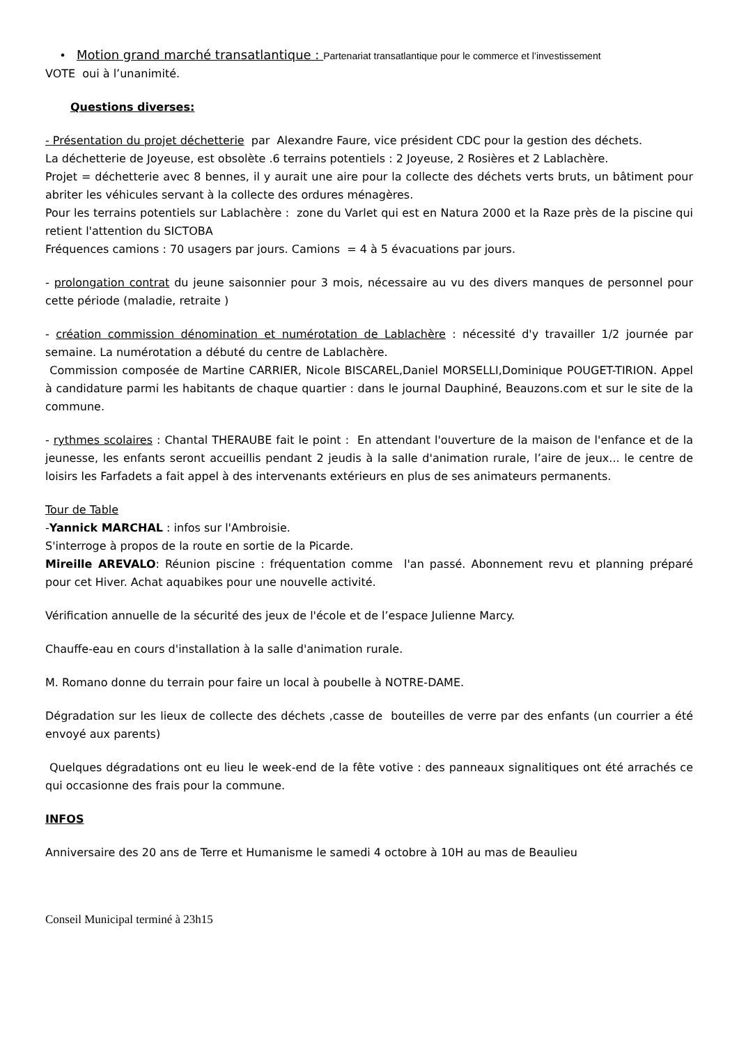• Motion grand marché transatlantique : Partenariat transatlantique pour le commerce et l’investissement
VOTE oui à l’unanimité.
Questions diverses:
- Présentation du projet déchetterie par Alexandre Faure, vice président CDC pour la gestion des déchets.
La déchetterie de Joyeuse, est obsolète .6 terrains potentiels : 2 Joyeuse, 2 Rosières et 2 Lablachère.
Projet = déchetterie avec 8 bennes, il y aurait une aire pour la collecte des déchets verts bruts, un bâtiment pour abriter les véhicules servant à la collecte des ordures ménagères.
Pour les terrains potentiels sur Lablachère : zone du Varlet qui est en Natura 2000 et la Raze près de la piscine qui retient l'attention du SICTOBA
Fréquences camions : 70 usagers par jours. Camions = 4 à 5 évacuations par jours.
- prolongation contrat du jeune saisonnier pour 3 mois, nécessaire au vu des divers manques de personnel pour cette période (maladie, retraite )
- création commission dénomination et numérotation de Lablachère : nécessité d'y travailler 1/2 journée par semaine. La numérotation a débuté du centre de Lablachère.
Commission composée de Martine CARRIER, Nicole BISCAREL,Daniel MORSELLI,Dominique POUGET-TIRION. Appel à candidature parmi les habitants de chaque quartier : dans le journal Dauphiné, Beauzons.com et sur le site de la commune.
- rythmes scolaires : Chantal THERAUBE fait le point : En attendant l'ouverture de la maison de l'enfance et de la jeunesse, les enfants seront accueillis pendant 2 jeudis à la salle d'animation rurale, l’aire de jeux... le centre de loisirs les Farfadets a fait appel à des intervenants extérieurs en plus de ses animateurs permanents.
Tour de Table
-Yannick MARCHAL : infos sur l'Ambroisie.
S'interroge à propos de la route en sortie de la Picarde.
Mireille AREVALO: Réunion piscine : fréquentation comme l'an passé. Abonnement revu et planning préparé pour cet Hiver. Achat aquabikes pour une nouvelle activité.
Vérification annuelle de la sécurité des jeux de l'école et de l’espace Julienne Marcy.
Chauffe-eau en cours d'installation à la salle d'animation rurale.
M. Romano donne du terrain pour faire un local à poubelle à NOTRE-DAME.
Dégradation sur les lieux de collecte des déchets ,casse de bouteilles de verre par des enfants (un courrier a été envoyé aux parents)
Quelques dégradations ont eu lieu le week-end de la fête votive : des panneaux signalitiques ont été arrachés ce qui occasionne des frais pour la commune.
INFOS
Anniversaire des 20 ans de Terre et Humanisme le samedi 4 octobre à 10H au mas de Beaulieu
Conseil Municipal terminé à 23h15